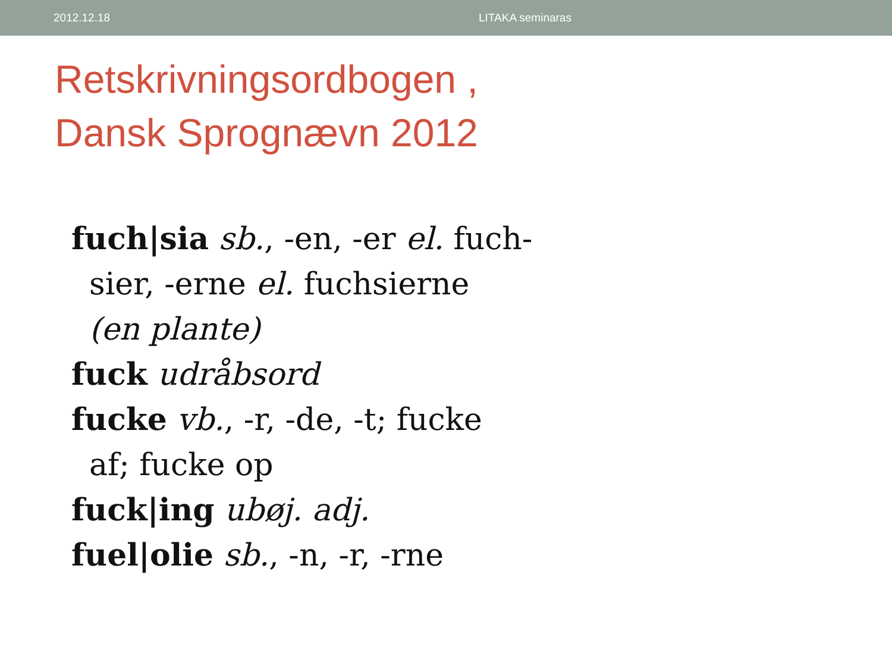2012.12.18 LITAKA seminaras
Retskrivningsordbogen ,
Dansk Sprognævn 2012
fuch|sia sb., -en, -er el. fuch-
sier, -erne el. fuchsierne
(en plante)
fuck udråbsord
fucke vb., -r, -de, -t; fucke
af; fucke op
fuck|ing ubøj. adj.
fuel|olie sb., -n, -r, -rne